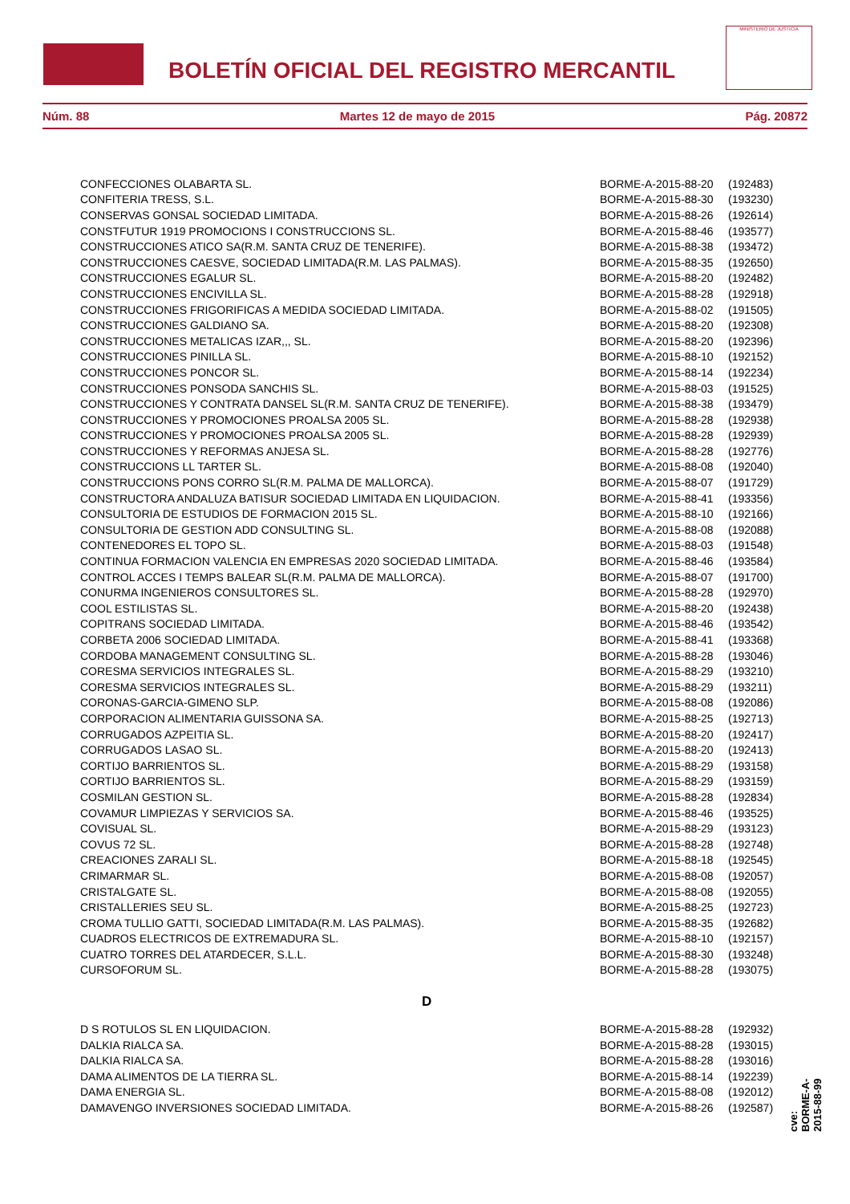BOLETÍN OFICIAL DEL REGISTRO MERCANTIL
MINISTERIO DE JUSTICIA
Núm. 88 Martes 12 de mayo de 2015 Pág. 20872
| CONFECCIONES OLABARTA SL. | BORME-A-2015-88-20 | (192483) |
| CONFITERIA TRESS, S.L. | BORME-A-2015-88-30 | (193230) |
| CONSERVAS GONSAL SOCIEDAD LIMITADA. | BORME-A-2015-88-26 | (192614) |
| CONSTFUTUR 1919 PROMOCIONS I CONSTRUCCIONS SL. | BORME-A-2015-88-46 | (193577) |
| CONSTRUCCIONES ATICO SA(R.M. SANTA CRUZ DE TENERIFE). | BORME-A-2015-88-38 | (193472) |
| CONSTRUCCIONES CAESVE, SOCIEDAD LIMITADA(R.M. LAS PALMAS). | BORME-A-2015-88-35 | (192650) |
| CONSTRUCCIONES EGALUR SL. | BORME-A-2015-88-20 | (192482) |
| CONSTRUCCIONES ENCIVILLA SL. | BORME-A-2015-88-28 | (192918) |
| CONSTRUCCIONES FRIGORIFICAS A MEDIDA SOCIEDAD LIMITADA. | BORME-A-2015-88-02 | (191505) |
| CONSTRUCCIONES GALDIANO SA. | BORME-A-2015-88-20 | (192308) |
| CONSTRUCCIONES METALICAS IZAR,,, SL. | BORME-A-2015-88-20 | (192396) |
| CONSTRUCCIONES PINILLA SL. | BORME-A-2015-88-10 | (192152) |
| CONSTRUCCIONES PONCOR SL. | BORME-A-2015-88-14 | (192234) |
| CONSTRUCCIONES PONSODA SANCHIS SL. | BORME-A-2015-88-03 | (191525) |
| CONSTRUCCIONES Y CONTRATA DANSEL SL(R.M. SANTA CRUZ DE TENERIFE). | BORME-A-2015-88-38 | (193479) |
| CONSTRUCCIONES Y PROMOCIONES PROALSA 2005 SL. | BORME-A-2015-88-28 | (192938) |
| CONSTRUCCIONES Y PROMOCIONES PROALSA 2005 SL. | BORME-A-2015-88-28 | (192939) |
| CONSTRUCCIONES Y REFORMAS ANJESA SL. | BORME-A-2015-88-28 | (192776) |
| CONSTRUCCIONS LL TARTER SL. | BORME-A-2015-88-08 | (192040) |
| CONSTRUCCIONS PONS CORRO SL(R.M. PALMA DE MALLORCA). | BORME-A-2015-88-07 | (191729) |
| CONSTRUCTORA ANDALUZA BATISUR SOCIEDAD LIMITADA EN LIQUIDACION. | BORME-A-2015-88-41 | (193356) |
| CONSULTORIA DE ESTUDIOS DE FORMACION 2015 SL. | BORME-A-2015-88-10 | (192166) |
| CONSULTORIA DE GESTION ADD CONSULTING SL. | BORME-A-2015-88-08 | (192088) |
| CONTENEDORES EL TOPO SL. | BORME-A-2015-88-03 | (191548) |
| CONTINUA FORMACION VALENCIA EN EMPRESAS 2020 SOCIEDAD LIMITADA. | BORME-A-2015-88-46 | (193584) |
| CONTROL ACCES I TEMPS BALEAR SL(R.M. PALMA DE MALLORCA). | BORME-A-2015-88-07 | (191700) |
| CONURMA INGENIEROS CONSULTORES SL. | BORME-A-2015-88-28 | (192970) |
| COOL ESTILISTAS SL. | BORME-A-2015-88-20 | (192438) |
| COPITRANS SOCIEDAD LIMITADA. | BORME-A-2015-88-46 | (193542) |
| CORBETA 2006 SOCIEDAD LIMITADA. | BORME-A-2015-88-41 | (193368) |
| CORDOBA MANAGEMENT CONSULTING SL. | BORME-A-2015-88-28 | (193046) |
| CORESMA SERVICIOS INTEGRALES SL. | BORME-A-2015-88-29 | (193210) |
| CORESMA SERVICIOS INTEGRALES SL. | BORME-A-2015-88-29 | (193211) |
| CORONAS-GARCIA-GIMENO SLP. | BORME-A-2015-88-08 | (192086) |
| CORPORACION ALIMENTARIA GUISSONA SA. | BORME-A-2015-88-25 | (192713) |
| CORRUGADOS AZPEITIA SL. | BORME-A-2015-88-20 | (192417) |
| CORRUGADOS LASAO SL. | BORME-A-2015-88-20 | (192413) |
| CORTIJO BARRIENTOS SL. | BORME-A-2015-88-29 | (193158) |
| CORTIJO BARRIENTOS SL. | BORME-A-2015-88-29 | (193159) |
| COSMILAN GESTION SL. | BORME-A-2015-88-28 | (192834) |
| COVAMUR LIMPIEZAS Y SERVICIOS SA. | BORME-A-2015-88-46 | (193525) |
| COVISUAL SL. | BORME-A-2015-88-29 | (193123) |
| COVUS 72 SL. | BORME-A-2015-88-28 | (192748) |
| CREACIONES ZARALI SL. | BORME-A-2015-88-18 | (192545) |
| CRIMARMAR SL. | BORME-A-2015-88-08 | (192057) |
| CRISTALGATE SL. | BORME-A-2015-88-08 | (192055) |
| CRISTALLERIES SEU SL. | BORME-A-2015-88-25 | (192723) |
| CROMA TULLIO GATTI, SOCIEDAD LIMITADA(R.M. LAS PALMAS). | BORME-A-2015-88-35 | (192682) |
| CUADROS ELECTRICOS DE EXTREMADURA SL. | BORME-A-2015-88-10 | (192157) |
| CUATRO TORRES DEL ATARDECER, S.L.L. | BORME-A-2015-88-30 | (193248) |
| CURSOFORUM SL. | BORME-A-2015-88-28 | (193075) |
| D | | |
| D S ROTULOS SL EN LIQUIDACION. | BORME-A-2015-88-28 | (192932) |
| DALKIA RIALCA SA. | BORME-A-2015-88-28 | (193015) |
| DALKIA RIALCA SA. | BORME-A-2015-88-28 | (193016) |
| DAMA ALIMENTOS DE LA TIERRA SL. | BORME-A-2015-88-14 | (192239) |
| DAMA ENERGIA SL. | BORME-A-2015-88-08 | (192012) |
| DAMAVENGO INVERSIONES SOCIEDAD LIMITADA. | BORME-A-2015-88-26 | (192587) |
cve: BORME-A-2015-88-99